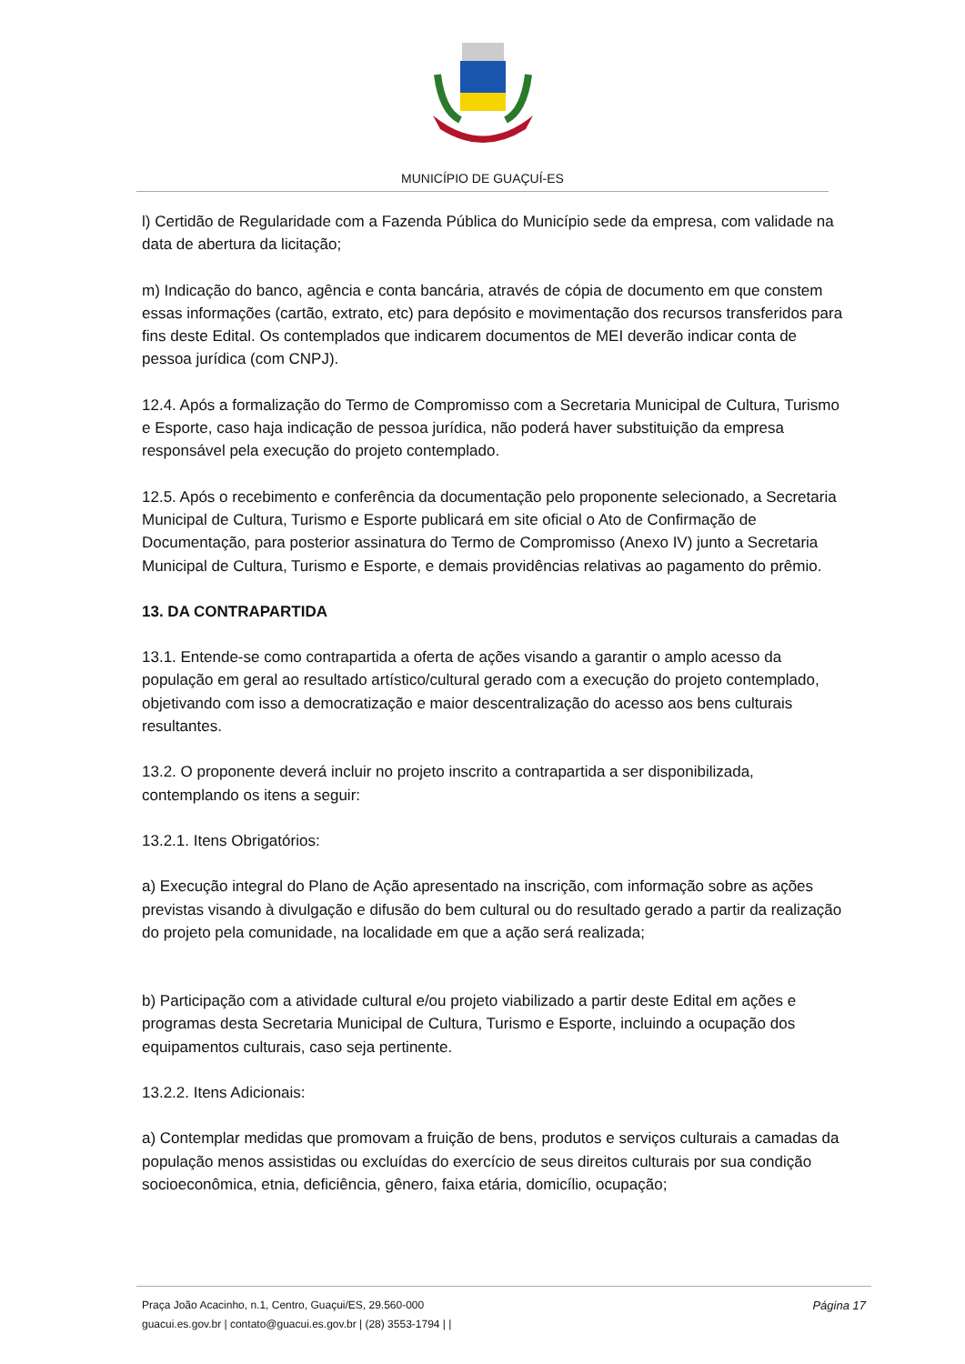MUNICÍPIO DE GUAÇUÍ-ES
l) Certidão de Regularidade com a Fazenda Pública do Município sede da empresa, com validade na data de abertura da licitação;
m) Indicação do banco, agência e conta bancária, através de cópia de documento em que constem essas informações (cartão, extrato, etc) para depósito e movimentação dos recursos transferidos para fins deste Edital. Os contemplados que indicarem documentos de MEI deverão indicar conta de pessoa jurídica (com CNPJ).
12.4. Após a formalização do Termo de Compromisso com a Secretaria Municipal de Cultura, Turismo e Esporte, caso haja indicação de pessoa jurídica, não poderá haver substituição da empresa responsável pela execução do projeto contemplado.
12.5. Após o recebimento e conferência da documentação pelo proponente selecionado, a Secretaria Municipal de Cultura, Turismo e Esporte publicará em site oficial o Ato de Confirmação de Documentação, para posterior assinatura do Termo de Compromisso (Anexo IV) junto a Secretaria Municipal de Cultura, Turismo e Esporte, e demais providências relativas ao pagamento do prêmio.
13. DA CONTRAPARTIDA
13.1. Entende-se como contrapartida a oferta de ações visando a garantir o amplo acesso da população em geral ao resultado artístico/cultural gerado com a execução do projeto contemplado, objetivando com isso a democratização e maior descentralização do acesso aos bens culturais resultantes.
13.2. O proponente deverá incluir no projeto inscrito a contrapartida a ser disponibilizada, contemplando os itens a seguir:
13.2.1. Itens Obrigatórios:
a) Execução integral do Plano de Ação apresentado na inscrição, com informação sobre as ações previstas visando à divulgação e difusão do bem cultural ou do resultado gerado a partir da realização do projeto pela comunidade, na localidade em que a ação será realizada;
b) Participação com a atividade cultural e/ou projeto viabilizado a partir deste Edital em ações e programas desta Secretaria Municipal de Cultura, Turismo e Esporte, incluindo a ocupação dos equipamentos culturais, caso seja pertinente.
13.2.2. Itens Adicionais:
a) Contemplar medidas que promovam a fruição de bens, produtos e serviços culturais a camadas da população menos assistidas ou excluídas do exercício de seus direitos culturais por sua condição socioeconômica, etnia, deficiência, gênero, faixa etária, domicílio, ocupação;
Página 17
Praça João Acacinho, n.1, Centro, Guaçui/ES, 29.560-000
guacui.es.gov.br | contato@guacui.es.gov.br | (28) 3553-1794 | |